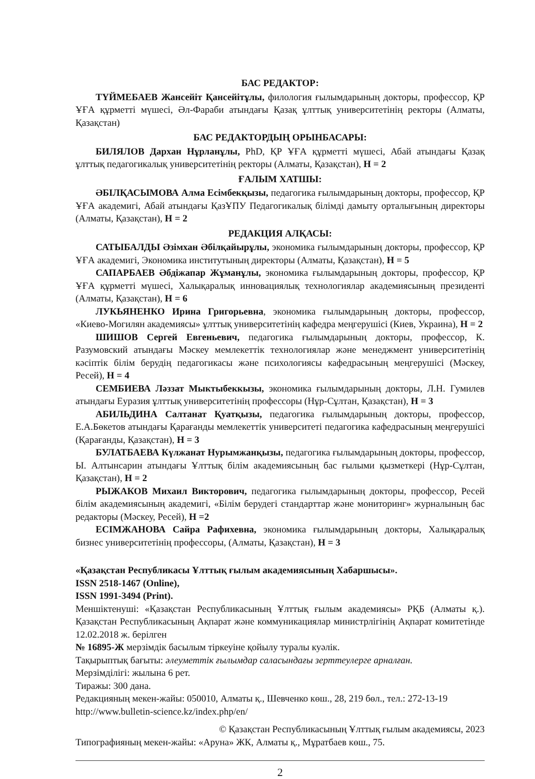БАС РЕДАКТОР:
ТҮЙМЕБАЕВ Жансейіт Қансейітұлы, филология ғылымдарының докторы, профессор, ҚР ҰҒА құрметті мүшесі, Әл-Фараби атындағы Қазақ ұлттық университетінің ректоры (Алматы, Қазақстан)
БАС РЕДАКТОРДЫҢ ОРЫНБАСАРЫ:
БИЛЯЛОВ Дархан Нұрланұлы, PhD, ҚР ҰҒА құрметті мүшесі, Абай атындағы Қазақ ұлттық педагогикалық университетінің ректоры (Алматы, Қазақстан), H = 2
ҒАЛЫМ ХАТШЫ:
ӘБІЛҚАСЫМОВА Алма Есімбекқызы, педагогика ғылымдарының докторы, профессор, ҚР ҰҒА академигі, Абай атындағы ҚазҰПУ Педагогикалық білімді дамыту орталығының директоры (Алматы, Қазақстан), H = 2
РЕДАКЦИЯ АЛҚАСЫ:
САТЫБАЛДЫ Әзімхан Әбілқайырұлы, экономика ғылымдарының докторы, профессор, ҚР ҰҒА академигі, Экономика институтының директоры (Алматы, Қазақстан), H = 5
САПАРБАЕВ Әбдіжапар Жұманұлы, экономика ғылымдарының докторы, профессор, ҚР ҰҒА құрметті мүшесі, Халықаралық инновациялық технологиялар академиясының президенті (Алматы, Қазақстан), H = 6
ЛУКЬЯНЕНКО Ирина Григорьевна, экономика ғылымдарының докторы, профессор, «Киево-Могилян академиясы» ұлттық университетінің кафедра меңгерушісі (Киев, Украина), H = 2
ШИШОВ Сергей Евгеньевич, педагогика ғылымдарының докторы, профессор, К. Разумовский атындағы Мәскеу мемлекеттік технологиялар және менеджмент университетінің кәсіптік білім берудің педагогикасы және психологиясы кафедрасының меңгерушісі (Мәскеу, Ресей), H = 4
СЕМБИЕВА Ләззат Мыктыбеккызы, экономика ғылымдарының докторы, Л.Н. Гумилев атындағы Еуразия ұлттық университетінің профессоры (Нұр-Сұлтан, Қазақстан), H = 3
АБИЛЬДИНА Салтанат Қуатқызы, педагогика ғылымдарының докторы, профессор, Е.А.Бөкетов атындағы Қарағанды мемлекеттік университеті педагогика кафедрасының меңгерушісі (Қарағанды, Қазақстан), H = 3
БУЛАТБАЕВА Күлжанат Нурымжанқызы, педагогика ғылымдарының докторы, профессор, Ы. Алтынсарин атындағы Ұлттық білім академиясының бас ғылыми қызметкері (Нұр-Сұлтан, Қазақстан), H = 2
РЫЖАКОВ Михаил Викторович, педагогика ғылымдарының докторы, профессор, Ресей білім академиясының академигі, «Білім берудегі стандарттар және мониторинг» журналының бас редакторы (Мәскеу, Ресей), H =2
ЕСІМЖАНОВА Сайра Рафихевна, экономика ғылымдарының докторы, Халықаралық бизнес университетінің профессоры, (Алматы, Қазақстан), H = 3
«Қазақстан Республикасы Ұлттық ғылым академиясының Хабаршысы».
ISSN 2518-1467 (Online),
ISSN 1991-3494 (Print).
Меншіктенуші: «Қазақстан Республикасының Ұлттық ғылым академиясы» РҚБ (Алматы қ.). Қазақстан Республикасының Ақпарат және коммуникациялар министрлігінің Ақпарат комитетінде 12.02.2018 ж. берілген
№ 16895-Ж мерзімдік басылым тіркеуіне қойылу туралы куәлік.
Тақырыптық бағыты: әлеуметтік ғылымдар саласындағы зерттеулерге арналған.
Мерзімділігі: жылына 6 рет.
Тиражы: 300 дана.
Редакцияның мекен-жайы: 050010, Алматы қ., Шевченко көш., 28, 219 бөл., тел.: 272-13-19
http://www.bulletin-science.kz/index.php/en/
© Қазақстан Республикасының Ұлттық ғылым академиясы, 2023
Типографияның мекен-жайы: «Аруна» ЖК, Алматы қ., Мұратбаев көш., 75.
2